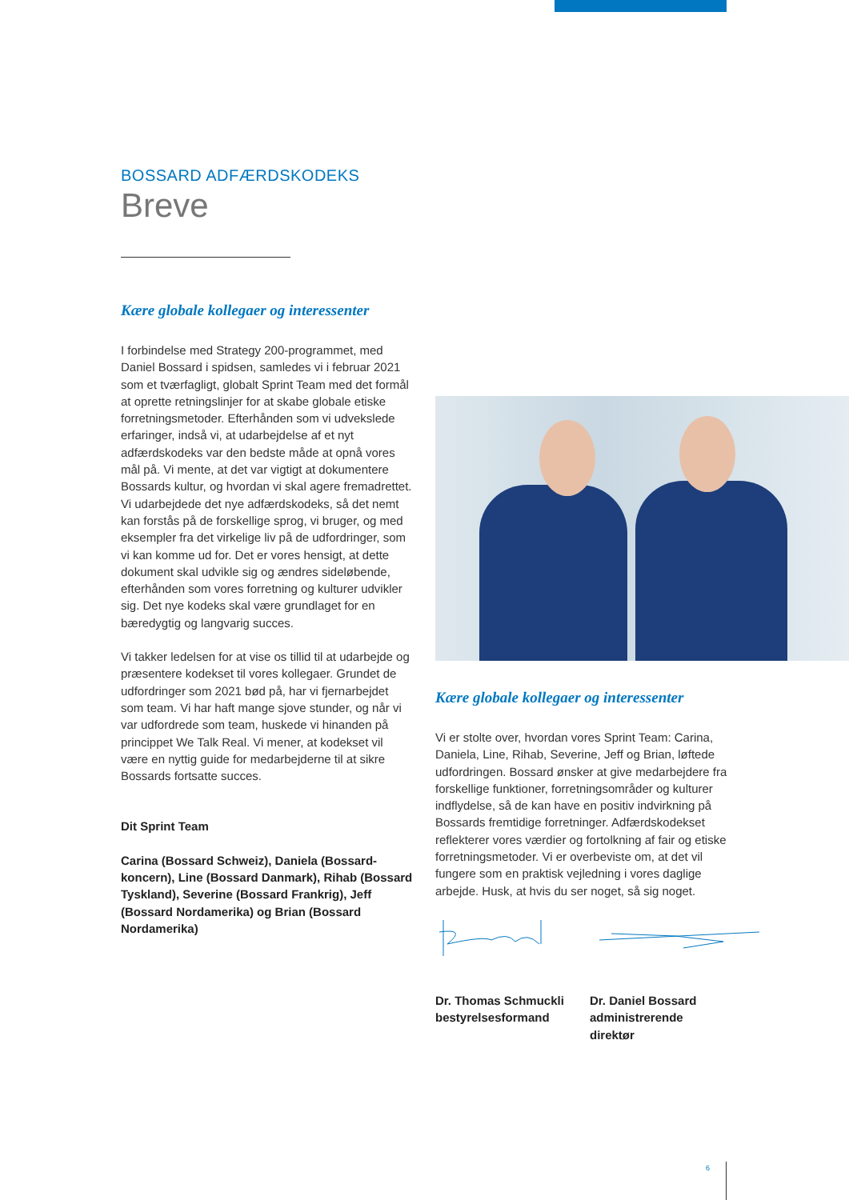BOSSARD ADFÆRDSKODEKS
Breve
Kære globale kollegaer og interessenter
I forbindelse med Strategy 200-programmet, med Daniel Bossard i spidsen, samledes vi i februar 2021 som et tværfagligt, globalt Sprint Team med det formål at oprette retningslinjer for at skabe globale etiske forretningsmetoder. Efterhånden som vi udvekslede erfaringer, indså vi, at udarbejdelse af et nyt adfærdskodeks var den bedste måde at opnå vores mål på. Vi mente, at det var vigtigt at dokumentere Bossards kultur, og hvordan vi skal agere fremadrettet. Vi udarbejdede det nye adfærdskodeks, så det nemt kan forstås på de forskellige sprog, vi bruger, og med eksempler fra det virkelige liv på de udfordringer, som vi kan komme ud for. Det er vores hensigt, at dette dokument skal udvikle sig og ændres sideløbende, efterhånden som vores forretning og kulturer udvikler sig. Det nye kodeks skal være grundlaget for en bæredygtig og langvarig succes.
Vi takker ledelsen for at vise os tillid til at udarbejde og præsentere kodekset til vores kollegaer. Grundet de udfordringer som 2021 bød på, har vi fjernarbejdet som team. Vi har haft mange sjove stunder, og når vi var udfordrede som team, huskede vi hinanden på princippet We Talk Real. Vi mener, at kodekset vil være en nyttig guide for medarbejderne til at sikre Bossards fortsatte succes.
Dit Sprint Team
Carina (Bossard Schweiz), Daniela (Bossard-koncern), Line (Bossard Danmark), Rihab (Bossard Tyskland), Severine (Bossard Frankrig), Jeff (Bossard Nordamerika) og Brian (Bossard Nordamerika)
Kære globale kollegaer og interessenter
Vi er stolte over, hvordan vores Sprint Team: Carina, Daniela, Line, Rihab, Severine, Jeff og Brian, løftede udfordringen. Bossard ønsker at give medarbejdere fra forskellige funktioner, forretningsområder og kulturer indflydelse, så de kan have en positiv indvirkning på Bossards fremtidige forretninger. Adfærdskodekset reflekterer vores værdier og fortolkning af fair og etiske forretningsmetoder. Vi er overbeviste om, at det vil fungere som en praktisk vejledning i vores daglige arbejde. Husk, at hvis du ser noget, så sig noget.
Dr. Thomas Schmuckli bestyrelsesformand
Dr. Daniel Bossard administrerende direktør
6